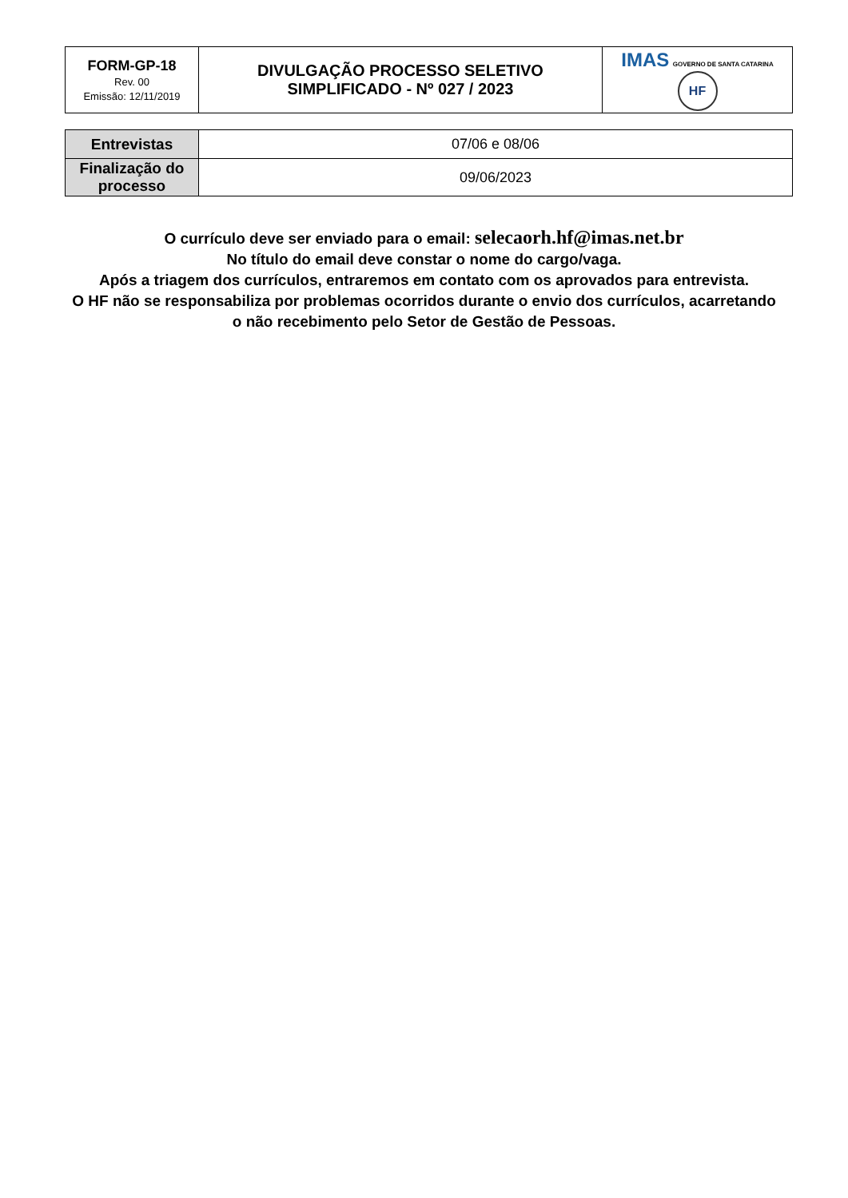| FORM-GP-18 Rev. 00 Emissão: 12/11/2019 | DIVULGAÇÃO PROCESSO SELETIVO SIMPLIFICADO - Nº 027 / 2023 | IMAS GOVERNO DE SANTA CATARINA HF |
| Entrevistas | 07/06 e 08/06 |
| Finalização do processo | 09/06/2023 |
O currículo deve ser enviado para o email: selecaorh.hf@imas.net.br
No título do email deve constar o nome do cargo/vaga.
Após a triagem dos currículos, entraremos em contato com os aprovados para entrevista.
O HF não se responsabiliza por problemas ocorridos durante o envio dos currículos, acarretando
o não recebimento pelo Setor de Gestão de Pessoas.